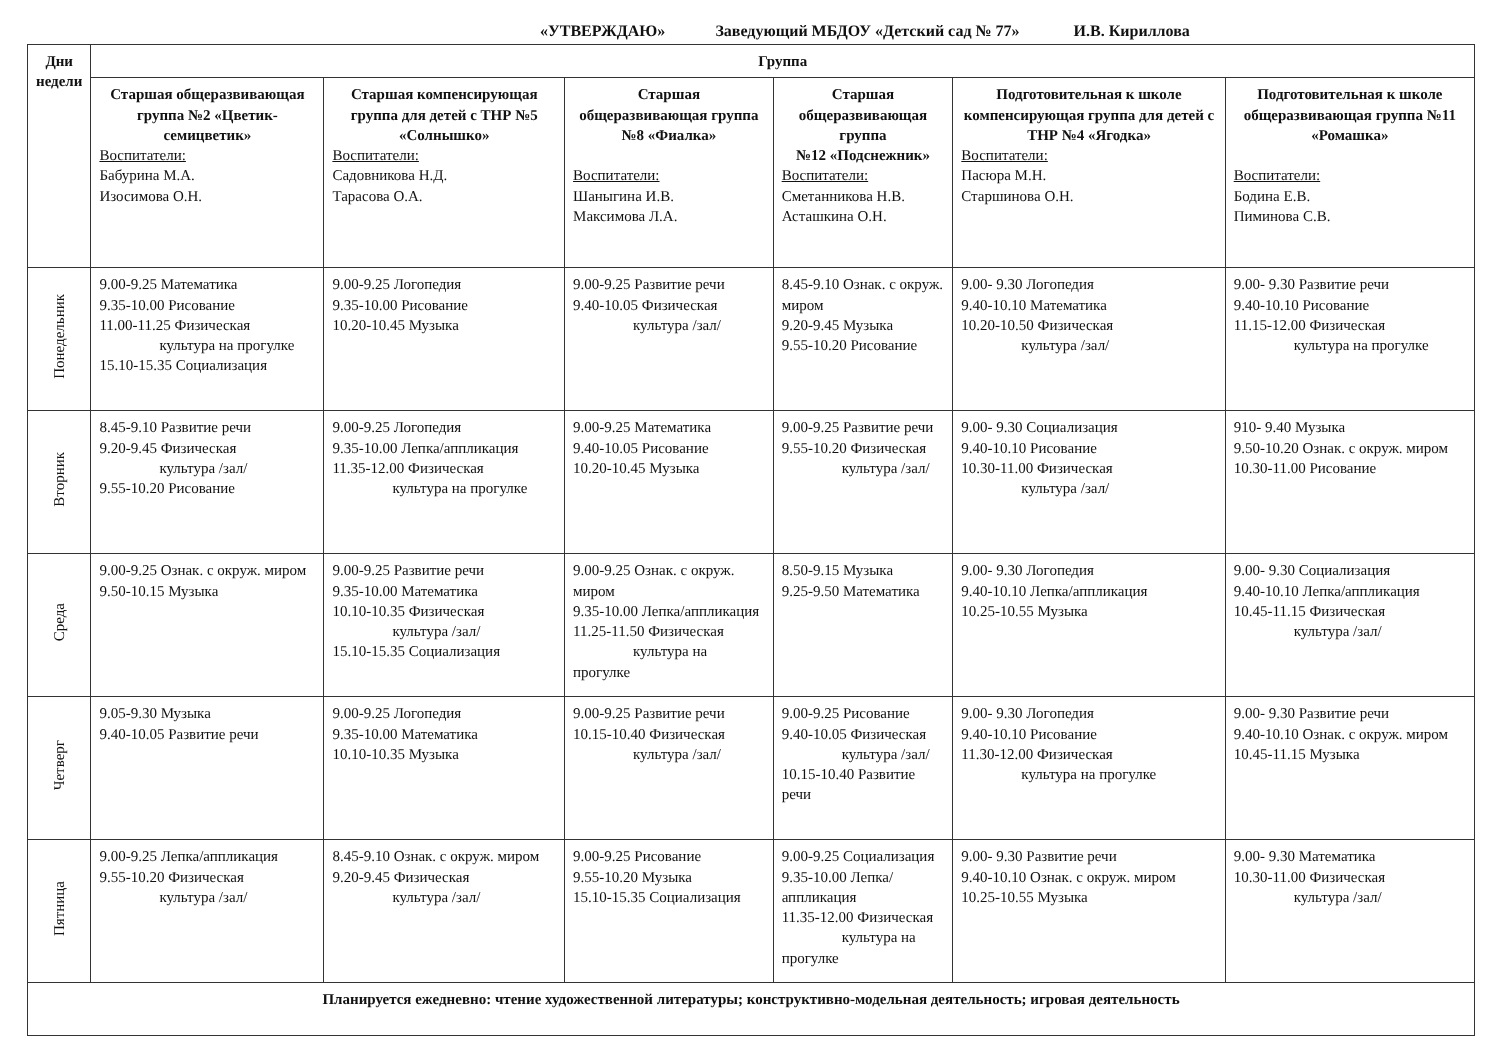«УТВЕРЖДАЮ» Заведующий МБДОУ «Детский сад № 77» И.В. Кириллова
| Дни недели | Группа | | | | | |
| --- | --- | --- | --- | --- | --- | --- |
| | Старшая общеразвивающая группа №2 «Цветик-семицветик» Воспитатели: Бабурина М.А. Изосимова О.Н. | Старшая компенсирующая группа для детей с ТНР №5 «Солнышко» Воспитатели: Садовникова Н.Д. Тарасова О.А. | Старшая общеразвивающая группа №8 «Фиалка» Воспитатели: Шаныгина И.В. Максимова Л.А. | Старшая общеразвивающая группа №12 «Подснежник» Воспитатели: Сметанникова Н.В. Асташкина О.Н. | Подготовительная к школе компенсирующая группа для детей с ТНР №4 «Ягодка» Воспитатели: Пасюра М.Н. Старшинова О.Н. | Подготовительная к школе общеразвивающая группа №11 «Ромашка» Воспитатели: Бодина Е.В. Пиминова С.В. |
| Понедельник | 9.00-9.25 Математика 9.35-10.00 Рисование 11.00-11.25 Физическая культура на прогулке 15.10-15.35 Социализация | 9.00-9.25 Логопедия 9.35-10.00 Рисование 10.20-10.45 Музыка | 9.00-9.25 Развитие речи 9.40-10.05 Физическая культура /зал/ | 8.45-9.10 Ознак. с окруж. миром 9.20-9.45 Музыка 9.55-10.20 Рисование | 9.00- 9.30 Логопедия 9.40-10.10 Математика 10.20-10.50 Физическая культура /зал/ | 9.00- 9.30 Развитие речи 9.40-10.10 Рисование 11.15-12.00 Физическая культура на прогулке |
| Вторник | 8.45-9.10 Развитие речи 9.20-9.45 Физическая культура /зал/ 9.55-10.20 Рисование | 9.00-9.25 Логопедия 9.35-10.00 Лепка/аппликация 11.35-12.00 Физическая культура на прогулке | 9.00-9.25 Математика 9.40-10.05 Рисование 10.20-10.45 Музыка | 9.00-9.25 Развитие речи 9.55-10.20 Физическая культура /зал/ | 9.00- 9.30 Социализация 9.40-10.10 Рисование 10.30-11.00 Физическая культура /зал/ | 910- 9.40 Музыка 9.50-10.20 Ознак. с окруж. миром 10.30-11.00 Рисование |
| Среда | 9.00-9.25 Ознак. с окруж. миром 9.50-10.15 Музыка | 9.00-9.25 Развитие речи 9.35-10.00 Математика 10.10-10.35 Физическая культура /зал/ 15.10-15.35 Социализация | 9.00-9.25 Ознак. с окруж. миром 9.35-10.00 Лепка/аппликация 11.25-11.50 Физическая культура на прогулке | 8.50-9.15 Музыка 9.25-9.50 Математика | 9.00- 9.30 Логопедия 9.40-10.10 Лепка/аппликация 10.25-10.55 Музыка | 9.00- 9.30 Социализация 9.40-10.10 Лепка/аппликация 10.45-11.15 Физическая культура /зал/ |
| Четверг | 9.05-9.30 Музыка 9.40-10.05 Развитие речи | 9.00-9.25 Логопедия 9.35-10.00 Математика 10.10-10.35 Музыка | 9.00-9.25 Развитие речи 10.15-10.40 Физическая культура /зал/ | 9.00-9.25 Рисование 9.40-10.05 Физическая культура /зал/ 10.15-10.40 Развитие речи | 9.00- 9.30 Логопедия 9.40-10.10 Рисование 11.30-12.00 Физическая культура на прогулке | 9.00- 9.30 Развитие речи 9.40-10.10 Ознак. с окруж. миром 10.45-11.15 Музыка |
| Пятница | 9.00-9.25 Лепка/аппликация 9.55-10.20 Физическая культура /зал/ | 8.45-9.10 Ознак. с окруж. миром 9.20-9.45 Физическая культура /зал/ | 9.00-9.25 Рисование 9.55-10.20 Музыка 15.10-15.35 Социализация | 9.00-9.25 Социализация 9.35-10.00 Лепка/аппликация 11.35-12.00 Физическая культура на прогулке | 9.00- 9.30 Развитие речи 9.40-10.10 Ознак. с окруж. миром 10.25-10.55 Музыка | 9.00- 9.30 Математика 10.30-11.00 Физическая культура /зал/ |
| Планируется ежедневно: чтение художественной литературы; конструктивно-модельная деятельность; игровая деятельность | | | | | | |